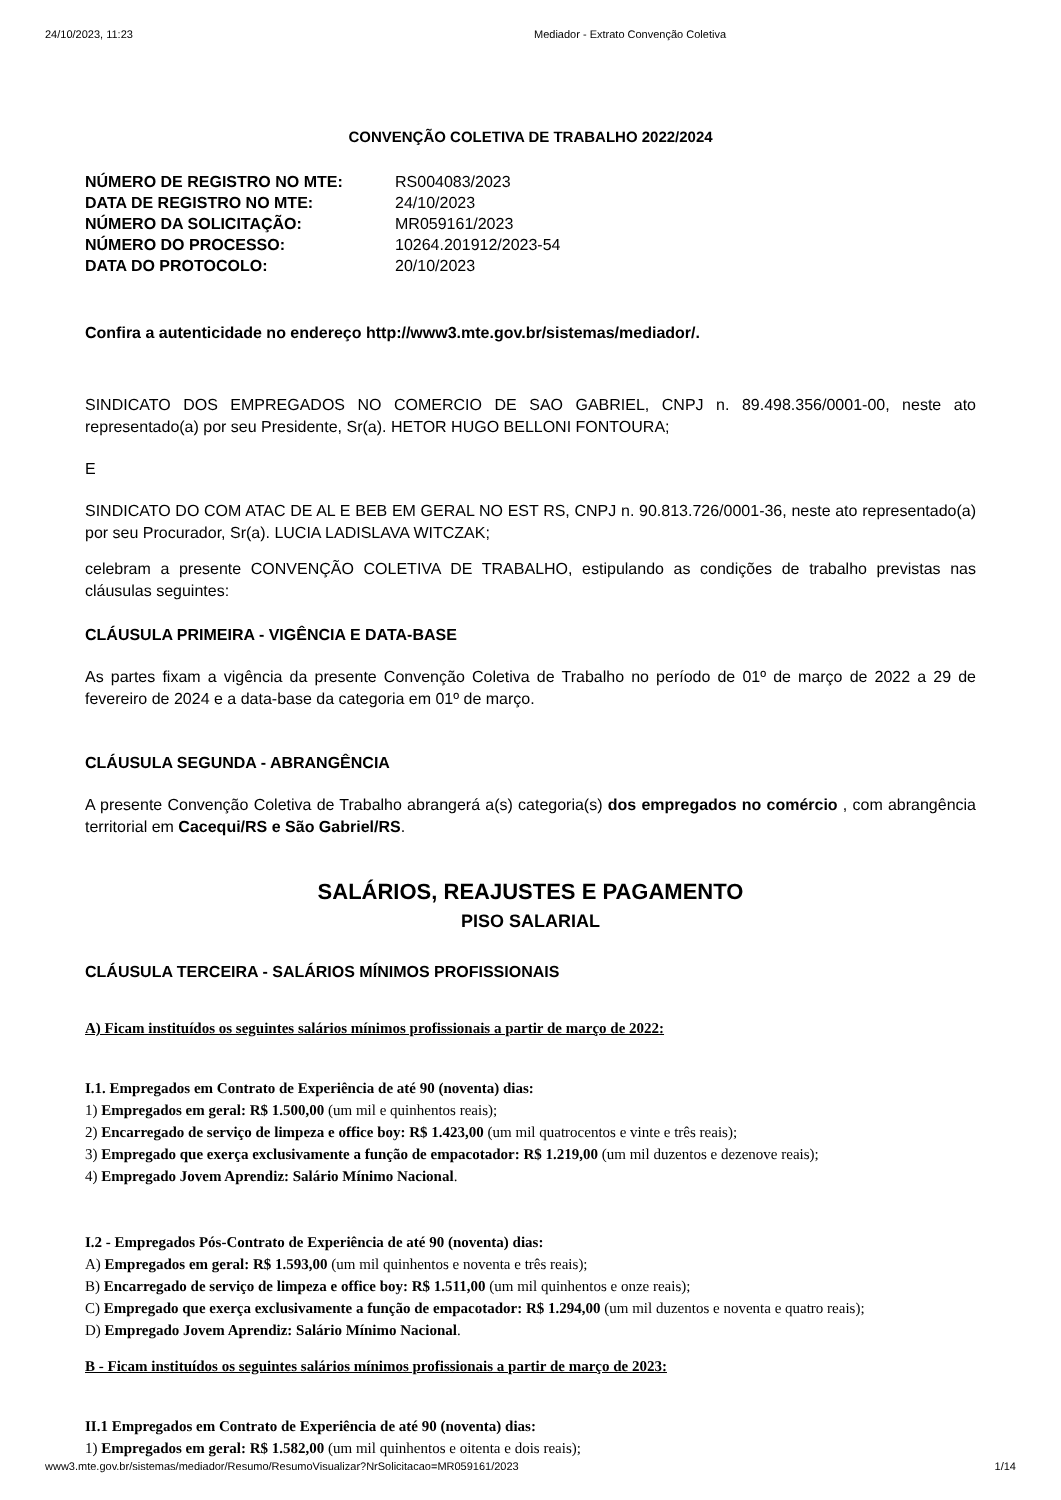24/10/2023, 11:23 Mediador - Extrato Convenção Coletiva
CONVENÇÃO COLETIVA DE TRABALHO 2022/2024
| NÚMERO DE REGISTRO NO MTE: | RS004083/2023 |
| DATA DE REGISTRO NO MTE: | 24/10/2023 |
| NÚMERO DA SOLICITAÇÃO: | MR059161/2023 |
| NÚMERO DO PROCESSO: | 10264.201912/2023-54 |
| DATA DO PROTOCOLO: | 20/10/2023 |
Confira a autenticidade no endereço http://www3.mte.gov.br/sistemas/mediador/.
SINDICATO DOS EMPREGADOS NO COMERCIO DE SAO GABRIEL, CNPJ n. 89.498.356/0001-00, neste ato representado(a) por seu Presidente, Sr(a). HETOR HUGO BELLONI FONTOURA;
E
SINDICATO DO COM ATAC DE AL E BEB EM GERAL NO EST RS, CNPJ n. 90.813.726/0001-36, neste ato representado(a) por seu Procurador, Sr(a). LUCIA LADISLAVA WITCZAK;
celebram a presente CONVENÇÃO COLETIVA DE TRABALHO, estipulando as condições de trabalho previstas nas cláusulas seguintes:
CLÁUSULA PRIMEIRA - VIGÊNCIA E DATA-BASE
As partes fixam a vigência da presente Convenção Coletiva de Trabalho no período de 01º de março de 2022 a 29 de fevereiro de 2024 e a data-base da categoria em 01º de março.
CLÁUSULA SEGUNDA - ABRANGÊNCIA
A presente Convenção Coletiva de Trabalho abrangerá a(s) categoria(s) dos empregados no comércio , com abrangência territorial em Cacequi/RS e São Gabriel/RS.
SALÁRIOS, REAJUSTES E PAGAMENTO
PISO SALARIAL
CLÁUSULA TERCEIRA - SALÁRIOS MÍNIMOS PROFISSIONAIS
A) Ficam instituídos os seguintes salários mínimos profissionais a partir de março de 2022:
I.1. Empregados em Contrato de Experiência de até 90 (noventa) dias:
1) Empregados em geral: R$ 1.500,00 (um mil e quinhentos reais);
2) Encarregado de serviço de limpeza e office boy: R$ 1.423,00 (um mil quatrocentos e vinte e três reais);
3) Empregado que exerça exclusivamente a função de empacotador: R$ 1.219,00 (um mil duzentos e dezenove reais);
4) Empregado Jovem Aprendiz: Salário Mínimo Nacional.
I.2 - Empregados Pós-Contrato de Experiência de até 90 (noventa) dias:
A) Empregados em geral: R$ 1.593,00 (um mil quinhentos e noventa e três reais);
B) Encarregado de serviço de limpeza e office boy: R$ 1.511,00 (um mil quinhentos e onze reais);
C) Empregado que exerça exclusivamente a função de empacotador: R$ 1.294,00 (um mil duzentos e noventa e quatro reais);
D) Empregado Jovem Aprendiz: Salário Mínimo Nacional.
B - Ficam instituídos os seguintes salários mínimos profissionais a partir de março de 2023:
II.1 Empregados em Contrato de Experiência de até 90 (noventa) dias:
1) Empregados em geral: R$ 1.582,00 (um mil quinhentos e oitenta e dois reais);
www3.mte.gov.br/sistemas/mediador/Resumo/ResumoVisualizar?NrSolicitacao=MR059161/2023 1/14